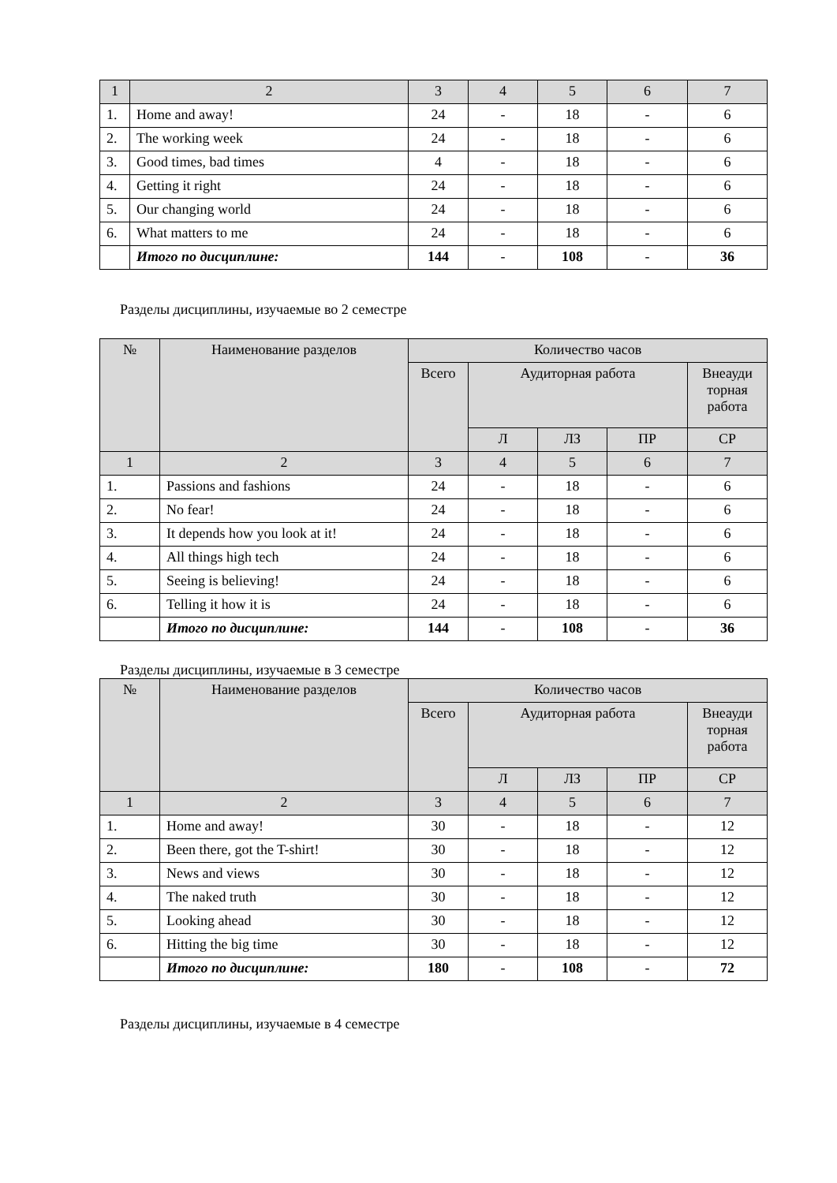| 1 | 2 | 3 | 4 | 5 | 6 | 7 |
| 1. | Home and away! | 24 | - | 18 | - | 6 |
| 2. | The working week | 24 | - | 18 | - | 6 |
| 3. | Good times, bad times | 4 | - | 18 | - | 6 |
| 4. | Getting it right | 24 | - | 18 | - | 6 |
| 5. | Our changing world | 24 | - | 18 | - | 6 |
| 6. | What matters to me | 24 | - | 18 | - | 6 |
| | Итого по дисциплине: | 144 | - | 108 | - | 36 |
Разделы дисциплины, изучаемые во 2 семестре
| № | Наименование разделов | Количество часов | | | | |
| --- | --- | --- | --- | --- | --- | --- |
| | | Всего | Аудиторная работа | | | Внеауди торная работа |
| | | | Л | ЛЗ | ПР | СР |
| 1 | 2 | 3 | 4 | 5 | 6 | 7 |
| 1. | Passions and fashions | 24 | - | 18 | - | 6 |
| 2. | No fear! | 24 | - | 18 | - | 6 |
| 3. | It depends how you look at it! | 24 | - | 18 | - | 6 |
| 4. | All things high tech | 24 | - | 18 | - | 6 |
| 5. | Seeing is believing! | 24 | - | 18 | - | 6 |
| 6. | Telling it how it is | 24 | - | 18 | - | 6 |
| | Итого по дисциплине: | 144 | - | 108 | - | 36 |
Разделы дисциплины, изучаемые в 3 семестре
| № | Наименование разделов | Количество часов | | | | |
| --- | --- | --- | --- | --- | --- | --- |
| | | Всего | Аудиторная работа | | | Внеауди торная работа |
| | | | Л | ЛЗ | ПР | СР |
| 1 | 2 | 3 | 4 | 5 | 6 | 7 |
| 1. | Home and away! | 30 | - | 18 | - | 12 |
| 2. | Been there, got the T-shirt! | 30 | - | 18 | - | 12 |
| 3. | News and views | 30 | - | 18 | - | 12 |
| 4. | The naked truth | 30 | - | 18 | - | 12 |
| 5. | Looking ahead | 30 | - | 18 | - | 12 |
| 6. | Hitting the big time | 30 | - | 18 | - | 12 |
| | Итого по дисциплине: | 180 | - | 108 | - | 72 |
Разделы дисциплины, изучаемые в 4 семестре